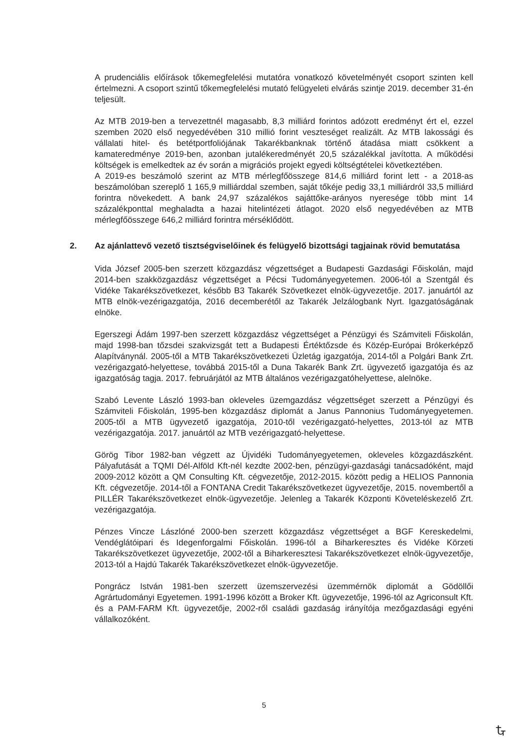A prudenciális előírások tőkemegfelelési mutatóra vonatkozó követelményét csoport szinten kell értelmezni. A csoport szintű tőkemegfelelési mutató felügyeleti elvárás szintje 2019. december 31-én teljesült.
Az MTB 2019-ben a tervezettnél magasabb, 8,3 milliárd forintos adózott eredményt ért el, ezzel szemben 2020 első negyedévében 310 millió forint veszteséget realizált. Az MTB lakossági és vállalati hitel- és betétportfoliójának Takarékbanknak történő átadása miatt csökkent a kamateredménye 2019-ben, azonban jutalékeredményét 20,5 százalékkal javította. A működési költségek is emelkedtek az év során a migrációs projekt egyedi költségtételei következtében.
A 2019-es beszámoló szerint az MTB mérlegfőösszege 814,6 milliárd forint lett - a 2018-as beszámolóban szereplő 1 165,9 milliárddal szemben, saját tőkéje pedig 33,1 milliárdról 33,5 milliárd forintra növekedett. A bank 24,97 százalékos sajáttőke-arányos nyeresége több mint 14 százalékponttal meghaladta a hazai hitelintézeti átlagot. 2020 első negyedévében az MTB mérlegfőösszege 646,2 milliárd forintra mérséklődött.
2. Az ajánlattevő vezető tisztségviselőinek és felügyelő bizottsági tagjainak rövid bemutatása
Vida József 2005-ben szerzett közgazdász végzettséget a Budapesti Gazdasági Főiskolán, majd 2014-ben szakközgazdász végzettséget a Pécsi Tudományegyetemen. 2006-tól a Szentgál és Vidéke Takarékszövetkezet, később B3 Takarék Szövetkezet elnök-ügyvezetője. 2017. januártól az MTB elnök-vezérigazgatója, 2016 decemberétől az Takarék Jelzálogbank Nyrt. Igazgatóságának elnöke.
Egerszegi Ádám 1997-ben szerzett közgazdász végzettséget a Pénzügyi és Számviteli Főiskolán, majd 1998-ban tőzsdei szakvizsgát tett a Budapesti Értéktőzsde és Közép-Európai Brókerképző Alapítványnál. 2005-től a MTB Takarékszövetkezeti Üzletág igazgatója, 2014-től a Polgári Bank Zrt. vezérigazgató-helyettese, továbbá 2015-től a Duna Takarék Bank Zrt. ügyvezető igazgatója és az igazgatóság tagja. 2017. februárjától az MTB általános vezérigazgatóhelyettese, alelnöke.
Szabó Levente László 1993-ban okleveles üzemgazdász végzettséget szerzett a Pénzügyi és Számviteli Főiskolán, 1995-ben közgazdász diplomát a Janus Pannonius Tudományegyetemen. 2005-től a MTB ügyvezető igazgatója, 2010-től vezérigazgató-helyettes, 2013-tól az MTB vezérigazgatója. 2017. januártól az MTB vezérigazgató-helyettese.
Görög Tibor 1982-ban végzett az Újvidéki Tudományegyetemen, okleveles közgazdászként. Pályafutását a TQMI Dél-Alföld Kft-nél kezdte 2002-ben, pénzügyi-gazdasági tanácsadóként, majd 2009-2012 között a QM Consulting Kft. cégvezetője, 2012-2015. között pedig a HELIOS Pannonia Kft. cégvezetője. 2014-től a FONTANA Credit Takarékszövetkezet ügyvezetője, 2015. novembertől a PILLÉR Takarékszövetkezet elnök-ügyvezetője. Jelenleg a Takarék Központi Követeléskezelő Zrt. vezérigazgatója.
Pénzes Vincze Lászlóné 2000-ben szerzett közgazdász végzettséget a BGF Kereskedelmi, Vendéglátóipari és Idegenforgalmi Főiskolán. 1996-tól a Biharkeresztes és Vidéke Körzeti Takarékszövetkezet ügyvezetője, 2002-től a Biharkeresztesi Takarékszövetkezet elnök-ügyvezetője, 2013-tól a Hajdú Takarék Takarékszövetkezet elnök-ügyvezetője.
Pongrácz István 1981-ben szerzett üzemszervezési üzemmérnök diplomát a Gödöllői Agrártudományi Egyetemen. 1991-1996 között a Broker Kft. ügyvezetője, 1996-tól az Agriconsult Kft. és a PAM-FARM Kft. ügyvezetője, 2002-ről családi gazdaság irányítója mezőgazdasági egyéni vállalkozóként.
5
Ꮏ